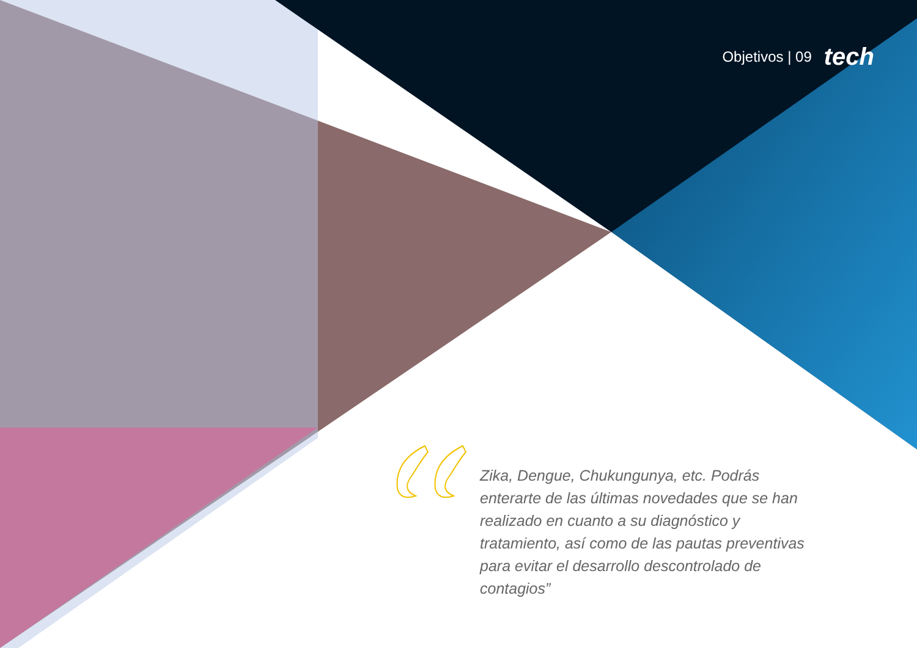Objetivos | 09 tech
Zika, Dengue, Chukungunya, etc. Podrás enterarte de las últimas novedades que se han realizado en cuanto a su diagnóstico y tratamiento, así como de las pautas preventivas para evitar el desarrollo descontrolado de contagios”